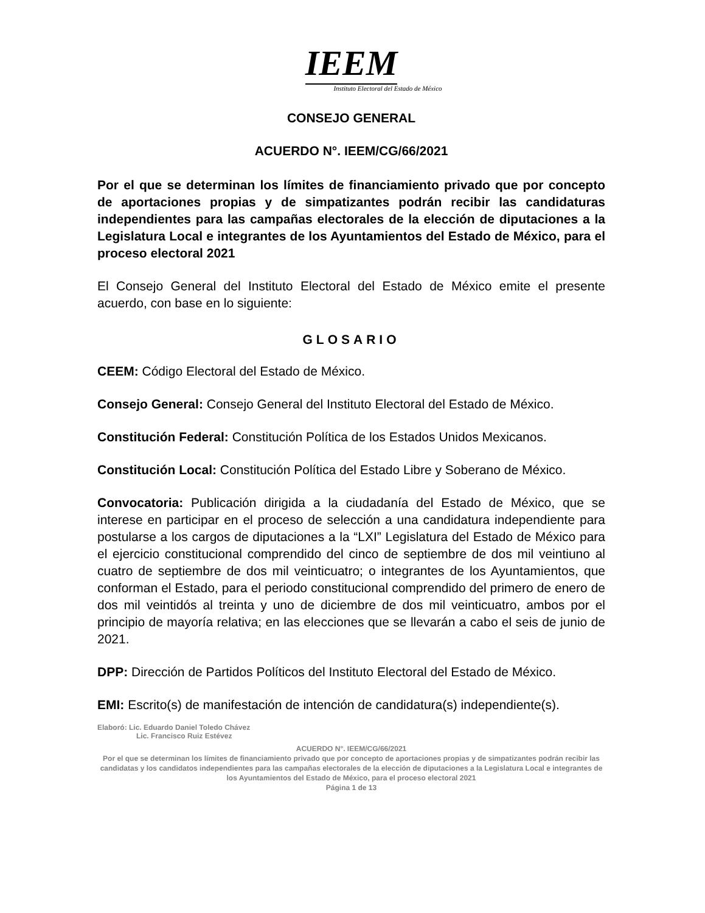IEEM
Instituto Electoral del Estado de México
CONSEJO GENERAL
ACUERDO N°. IEEM/CG/66/2021
Por el que se determinan los límites de financiamiento privado que por concepto de aportaciones propias y de simpatizantes podrán recibir las candidaturas independientes para las campañas electorales de la elección de diputaciones a la Legislatura Local e integrantes de los Ayuntamientos del Estado de México, para el proceso electoral 2021
El Consejo General del Instituto Electoral del Estado de México emite el presente acuerdo, con base en lo siguiente:
GLOSARIO
CEEM: Código Electoral del Estado de México.
Consejo General: Consejo General del Instituto Electoral del Estado de México.
Constitución Federal: Constitución Política de los Estados Unidos Mexicanos.
Constitución Local: Constitución Política del Estado Libre y Soberano de México.
Convocatoria: Publicación dirigida a la ciudadanía del Estado de México, que se interese en participar en el proceso de selección a una candidatura independiente para postularse a los cargos de diputaciones a la “LXI” Legislatura del Estado de México para el ejercicio constitucional comprendido del cinco de septiembre de dos mil veintiuno al cuatro de septiembre de dos mil veinticuatro; o integrantes de los Ayuntamientos, que conforman el Estado, para el periodo constitucional comprendido del primero de enero de dos mil veintidós al treinta y uno de diciembre de dos mil veinticuatro, ambos por el principio de mayoría relativa; en las elecciones que se llevarán a cabo el seis de junio de 2021.
DPP: Dirección de Partidos Políticos del Instituto Electoral del Estado de México.
EMI: Escrito(s) de manifestación de intención de candidatura(s) independiente(s).
Elaboró: Lic. Eduardo Daniel Toledo Chávez
Lic. Francisco Ruiz Estévez
ACUERDO N°. IEEM/CG/66/2021
Por el que se determinan los límites de financiamiento privado que por concepto de aportaciones propias y de simpatizantes podrán recibir las candidatas y los candidatos independientes para las campañas electorales de la elección de diputaciones a la Legislatura Local e integrantes de los Ayuntamientos del Estado de México, para el proceso electoral 2021
Página 1 de 13